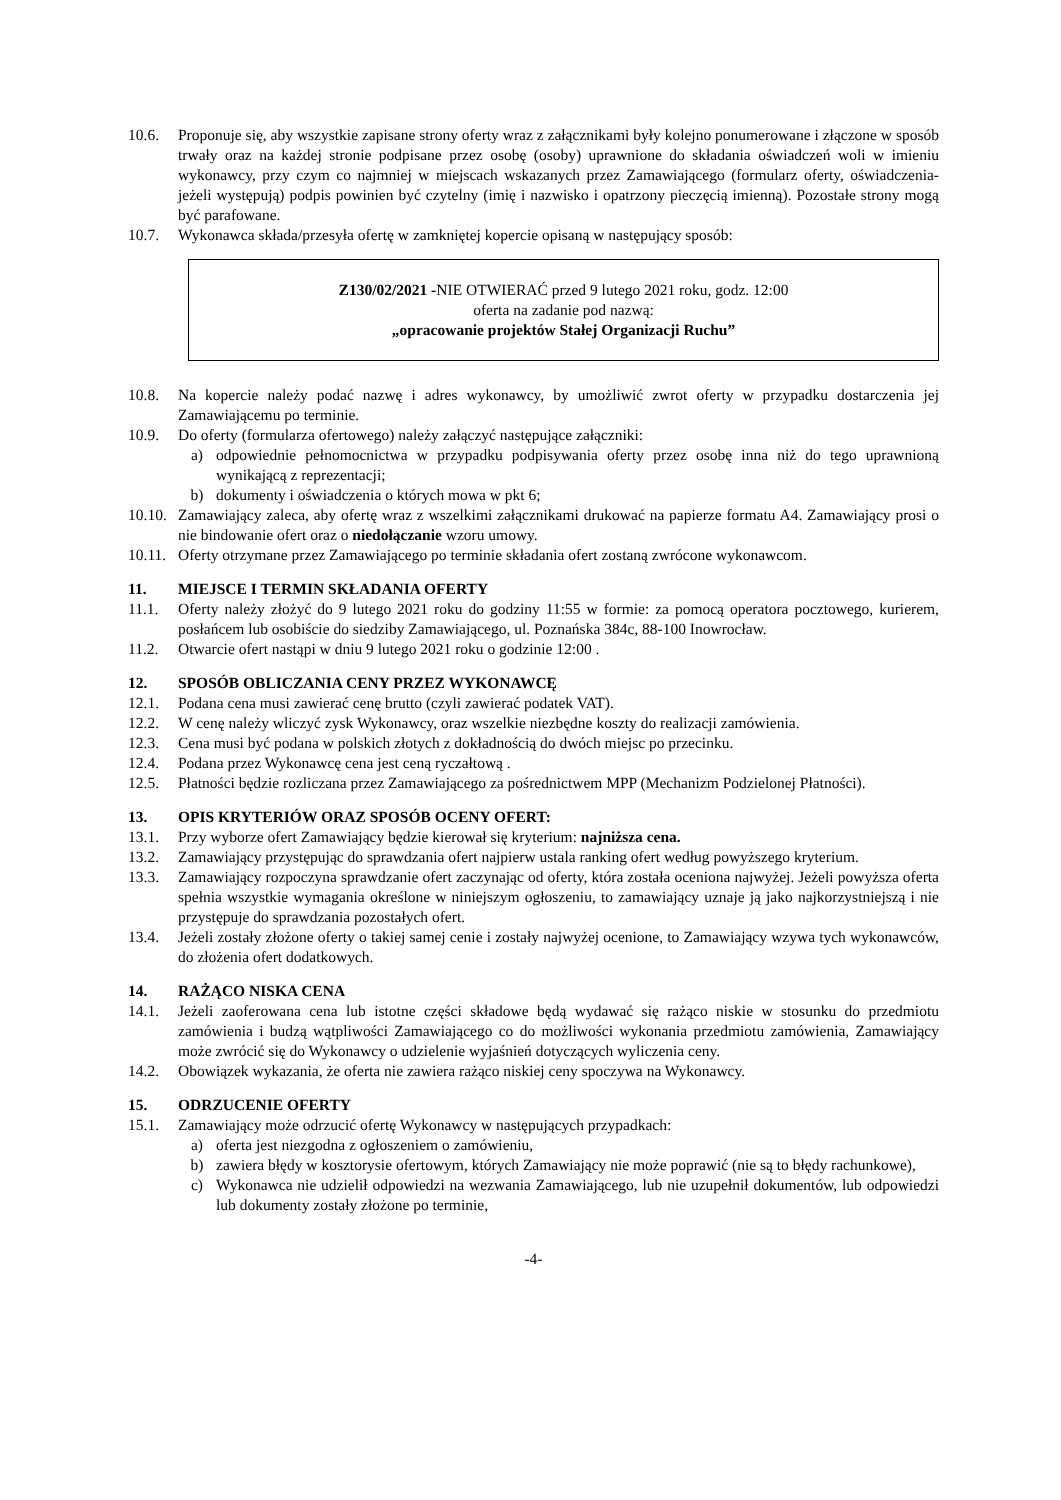10.6. Proponuje się, aby wszystkie zapisane strony oferty wraz z załącznikami były kolejno ponumerowane i złączone w sposób trwały oraz na każdej stronie podpisane przez osobę (osoby) uprawnione do składania oświadczeń woli w imieniu wykonawcy, przy czym co najmniej w miejscach wskazanych przez Zamawiającego (formularz oferty, oświadczenia-jeżeli występują) podpis powinien być czytelny (imię i nazwisko i opatrzony pieczęcią imienną). Pozostałe strony mogą być parafowane.
10.7. Wykonawca składa/przesyła ofertę w zamkniętej kopercie opisaną w następujący sposób:
Z130/02/2021 -NIE OTWIERAĆ przed 9 lutego 2021 roku, godz. 12:00
oferta na zadanie pod nazwą:
„opracowanie projektów Stałej Organizacji Ruchu”
10.8. Na kopercie należy podać nazwę i adres wykonawcy, by umożliwić zwrot oferty w przypadku dostarczenia jej Zamawiającemu po terminie.
10.9. Do oferty (formularza ofertowego) należy załączyć następujące załączniki:
a) odpowiednie pełnomocnictwa w przypadku podpisywania oferty przez osobę inna niż do tego uprawnioną wynikającą z reprezentacji;
b) dokumenty i oświadczenia o których mowa w pkt 6;
10.10. Zamawiający zaleca, aby ofertę wraz z wszelkimi załącznikami drukować na papierze formatu A4. Zamawiający prosi o nie bindowanie ofert oraz o niedołączanie wzoru umowy.
10.11. Oferty otrzymane przez Zamawiającego po terminie składania ofert zostaną zwrócone wykonawcom.
11. MIEJSCE I TERMIN SKŁADANIA OFERTY
11.1. Oferty należy złożyć do 9 lutego 2021 roku do godziny 11:55 w formie: za pomocą operatora pocztowego, kurierem, posłańcem lub osobiście do siedziby Zamawiającego, ul. Poznańska 384c, 88-100 Inowrocław.
11.2. Otwarcie ofert nastąpi w dniu 9 lutego 2021 roku o godzinie 12:00 .
12. SPOSÓB OBLICZANIA CENY PRZEZ WYKONAWCĘ
12.1. Podana cena musi zawierać cenę brutto (czyli zawierać podatek VAT).
12.2. W cenę należy wliczyć zysk Wykonawcy, oraz wszelkie niezbędne koszty do realizacji zamówienia.
12.3. Cena musi być podana w polskich złotych z dokładnością do dwóch miejsc po przecinku.
12.4. Podana przez Wykonawcę cena jest ceną ryczałtową .
12.5. Płatności będzie rozliczana przez Zamawiającego za pośrednictwem MPP (Mechanizm Podzielonej Płatności).
13. OPIS KRYTERIÓW ORAZ SPOSÓB OCENY OFERT:
13.1. Przy wyborze ofert Zamawiający będzie kierował się kryterium: najniższa cena.
13.2. Zamawiający przystępując do sprawdzania ofert najpierw ustala ranking ofert według powyższego kryterium.
13.3. Zamawiający rozpoczyna sprawdzanie ofert zaczynając od oferty, która została oceniona najwyżej. Jeżeli powyższa oferta spełnia wszystkie wymagania określone w niniejszym ogłoszeniu, to zamawiający uznaje ją jako najkorzystniejszą i nie przystępuje do sprawdzania pozostałych ofert.
13.4. Jeżeli zostały złożone oferty o takiej samej cenie i zostały najwyżej ocenione, to Zamawiający wzywa tych wykonawców, do złożenia ofert dodatkowych.
14. RAŻĄCO NISKA CENA
14.1. Jeżeli zaoferowana cena lub istotne części składowe będą wydawać się rażąco niskie w stosunku do przedmiotu zamówienia i budzą wątpliwości Zamawiającego co do możliwości wykonania przedmiotu zamówienia, Zamawiający może zwrócić się do Wykonawcy o udzielenie wyjaśnień dotyczących wyliczenia ceny.
14.2. Obowiązek wykazania, że oferta nie zawiera rażąco niskiej ceny spoczywa na Wykonawcy.
15. ODRZUCENIE OFERTY
15.1. Zamawiający może odrzucić ofertę Wykonawcy w następujących przypadkach:
a) oferta jest niezgodna z ogłoszeniem o zamówieniu,
b) zawiera błędy w kosztorysie ofertowym, których Zamawiający nie może poprawić (nie są to błędy rachunkowe),
c) Wykonawca nie udzielił odpowiedzi na wezwania Zamawiającego, lub nie uzupełnił dokumentów, lub odpowiedzi lub dokumenty zostały złożone po terminie,
-4-